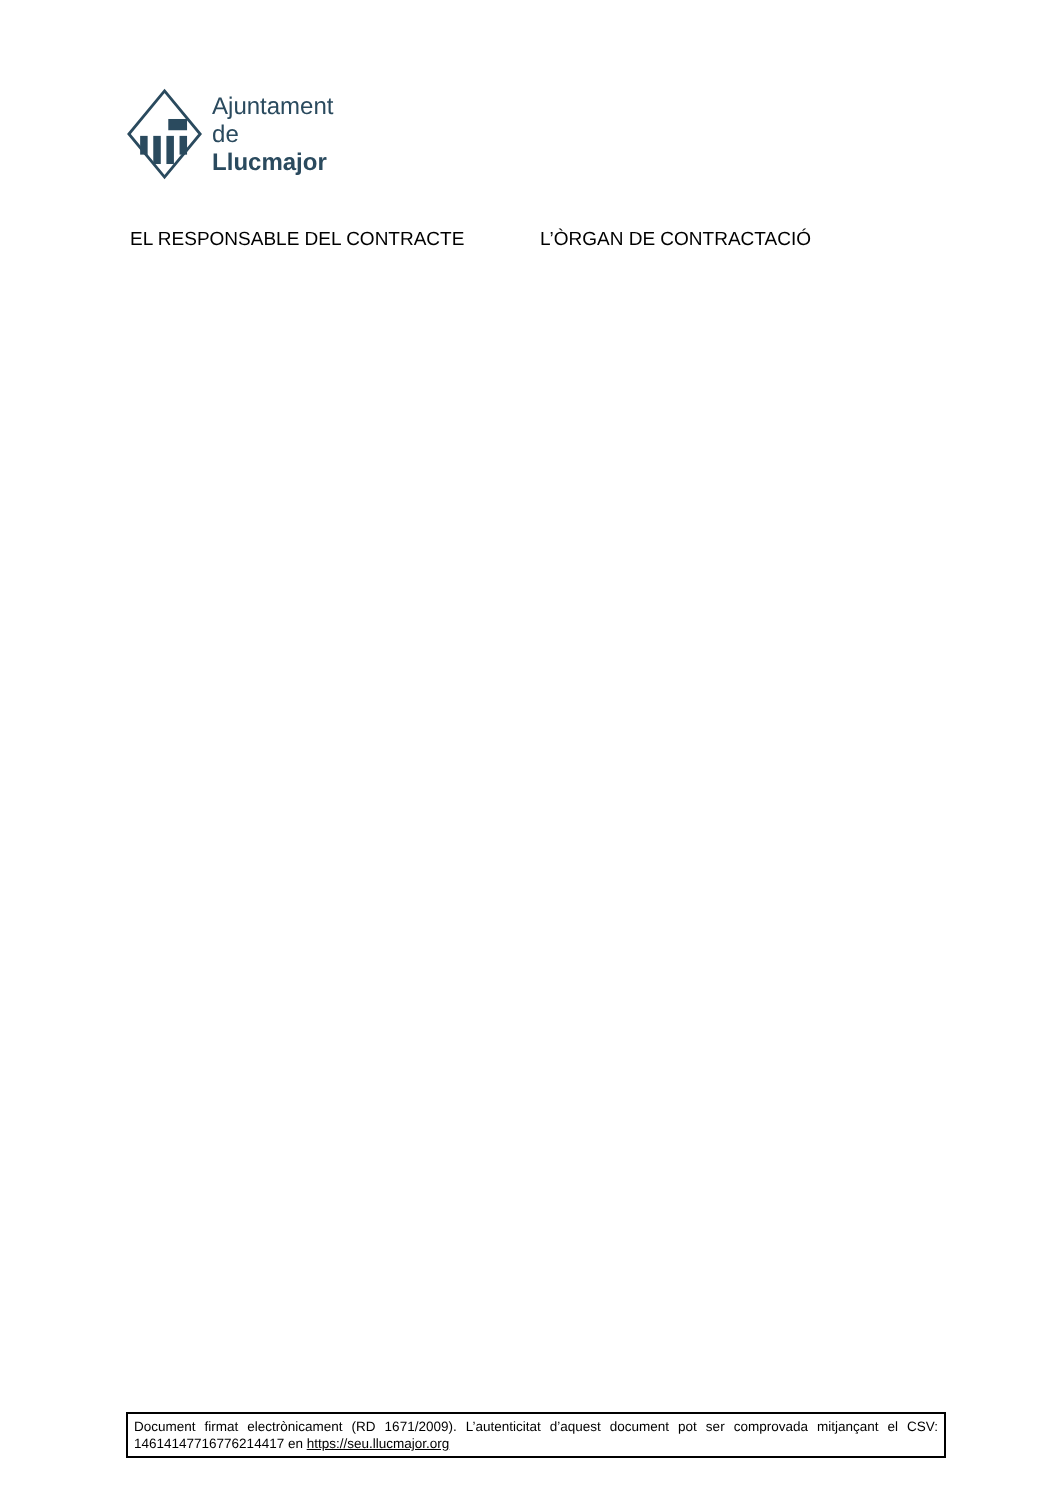Ajuntament
de Llucmajor
EL RESPONSABLE DEL CONTRACTE L’ÒRGAN DE CONTRACTACIÓ
Document firmat electrònicament (RD 1671/2009). L’autenticitat d’aquest document pot ser comprovada mitjançant el CSV: 14614147716776214417 en https://seu.llucmajor.org